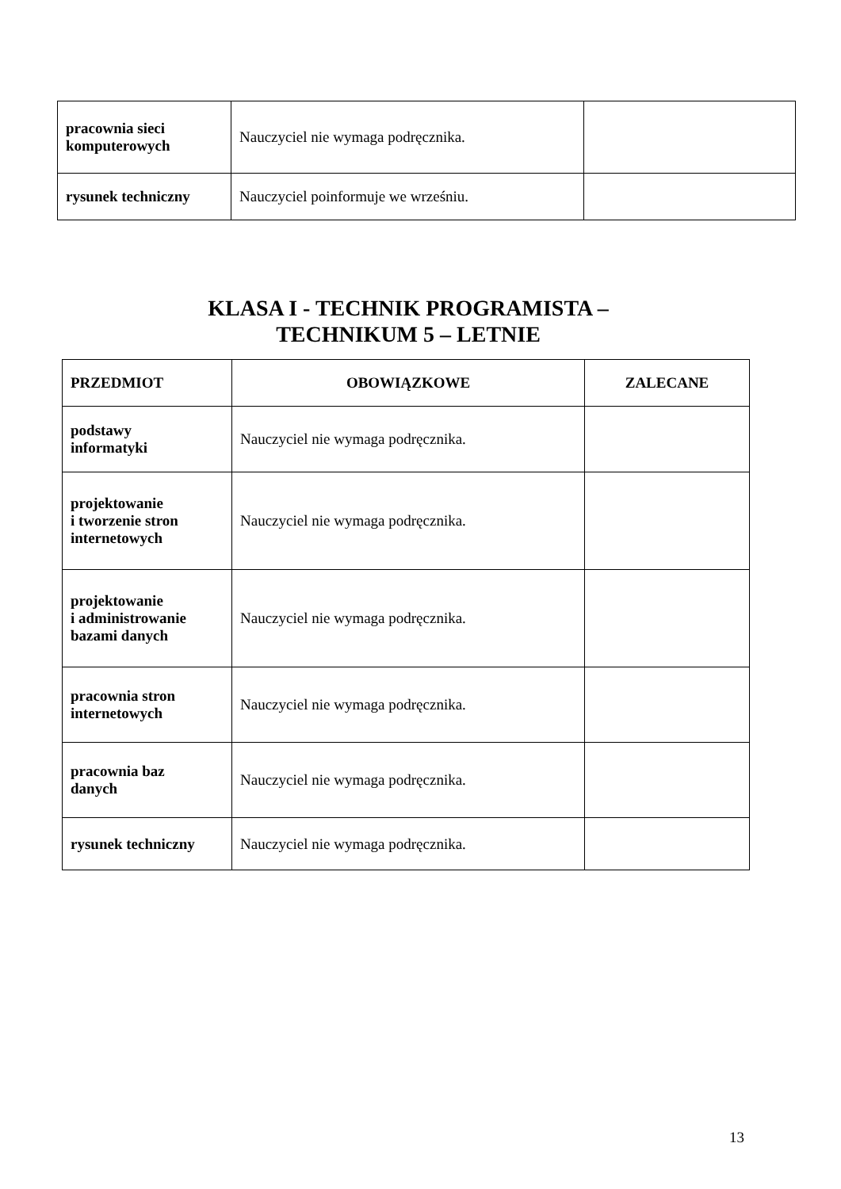| pracownia sieci komputerowych | Nauczyciel nie wymaga podręcznika. | |
| rysunek techniczny | Nauczyciel poinformuje we wrześniu. | |
KLASA I - TECHNIK PROGRAMISTA –
TECHNIKUM 5 – LETNIE
| PRZEDMIOT | OBOWIĄZKOWE | ZALECANE |
| --- | --- | --- |
| podstawy informatyki | Nauczyciel nie wymaga podręcznika. | |
| projektowanie i tworzenie stron internetowych | Nauczyciel nie wymaga podręcznika. | |
| projektowanie i administrowanie bazami danych | Nauczyciel nie wymaga podręcznika. | |
| pracownia stron internetowych | Nauczyciel nie wymaga podręcznika. | |
| pracownia baz danych | Nauczyciel nie wymaga podręcznika. | |
| rysunek techniczny | Nauczyciel nie wymaga podręcznika. | |
13